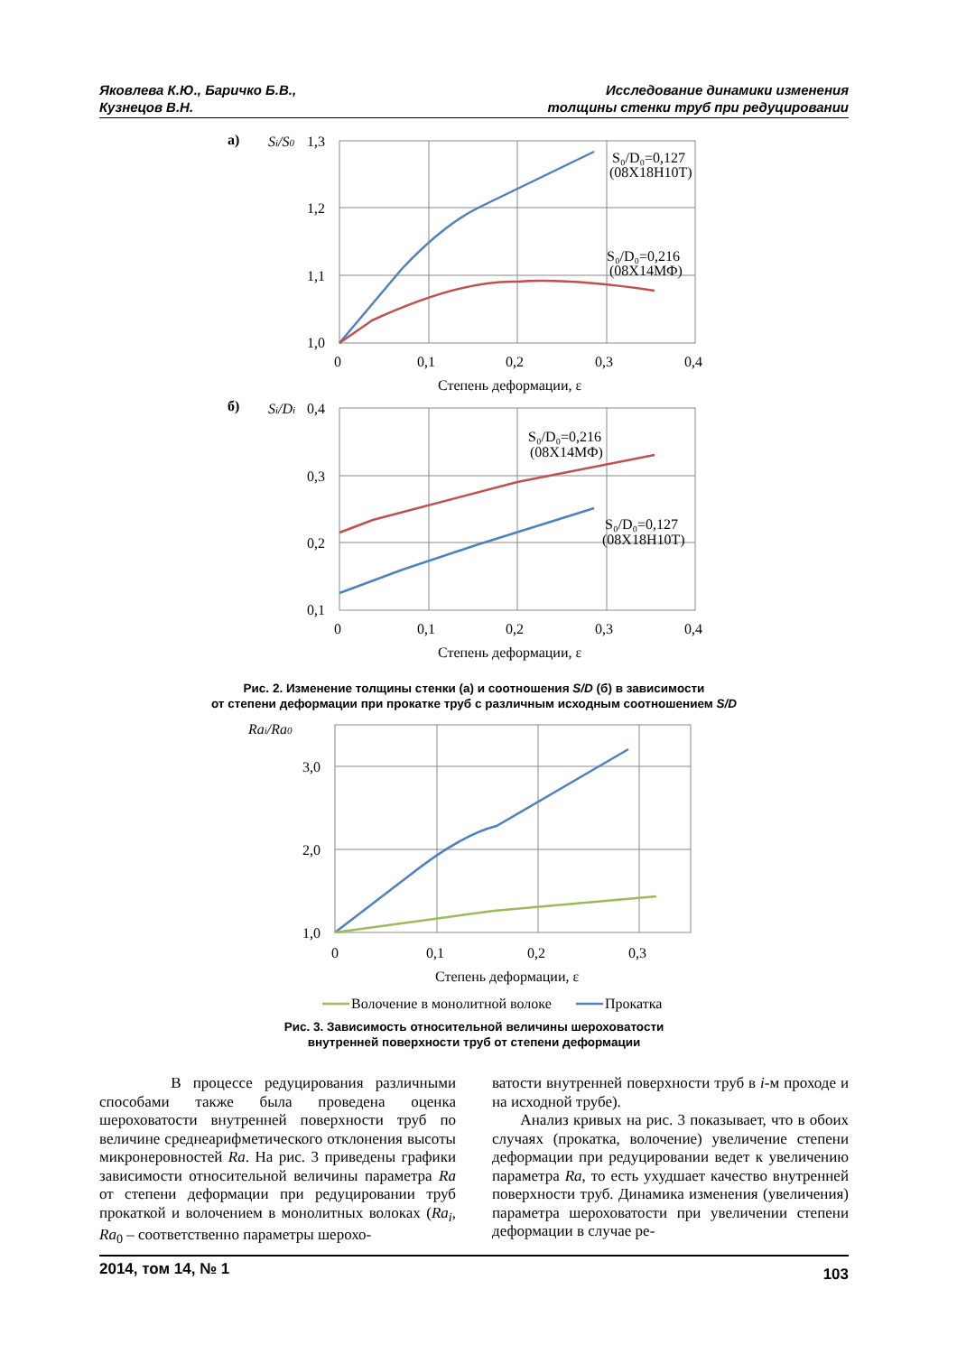Яковлева К.Ю., Баричко Б.В.,
Кузнецов В.Н.
Исследование динамики изменения
толщины стенки труб при редуцировании
а)
Si/S0
1,3
1,2
1,1
1,0
0
0,1
0,2
0,3
0,4
Степень деформации, ε
S₀/D₀=0,127
(08Х18Н10Т)
S₀/D₀=0,216
(08Х14МФ)
б)
Si/Di
0,4
0,3
0,2
0,1
0
0,1
0,2
0,3
0,4
Степень деформации, ε
S₀/D₀=0,216
(08Х14МФ)
S₀/D₀=0,127
(08Х18Н10Т)
Рис. 2. Изменение толщины стенки (а) и соотношения S/D (б) в зависимости
от степени деформации при прокатке труб с различным исходным соотношением S/D
Rai/Ra0
3,0
2,0
1,0
0
0,1
0,2
0,3
Степень деформации, ε
Волочение в монолитной волоке
Прокатка
Рис. 3. Зависимость относительной величины шероховатости
внутренней поверхности труб от степени деформации
В процессе редуцирования различными способами также была проведена оценка шероховатости внутренней поверхности труб по величине среднеарифметического отклонения высоты микронеровностей Ra. На рис. 3 приведены графики зависимости относительной величины параметра Ra от степени деформации при редуцировании труб прокаткой и волочением в монолитных волоках (Ra<sub>i</sub>, Ra<sub>0</sub> – соответственно параметры шерохо-
ватости внутренней поверхности труб в i-м проходе и на исходной трубе).
Анализ кривых на рис. 3 показывает, что в обоих случаях (прокатка, волочение) увеличение степени деформации при редуцировании ведет к увеличению параметра Ra, то есть ухудшает качество внутренней поверхности труб. Динамика изменения (увеличения) параметра шероховатости при увеличении степени деформации в случае ре-
2014, том 14, № 1 103